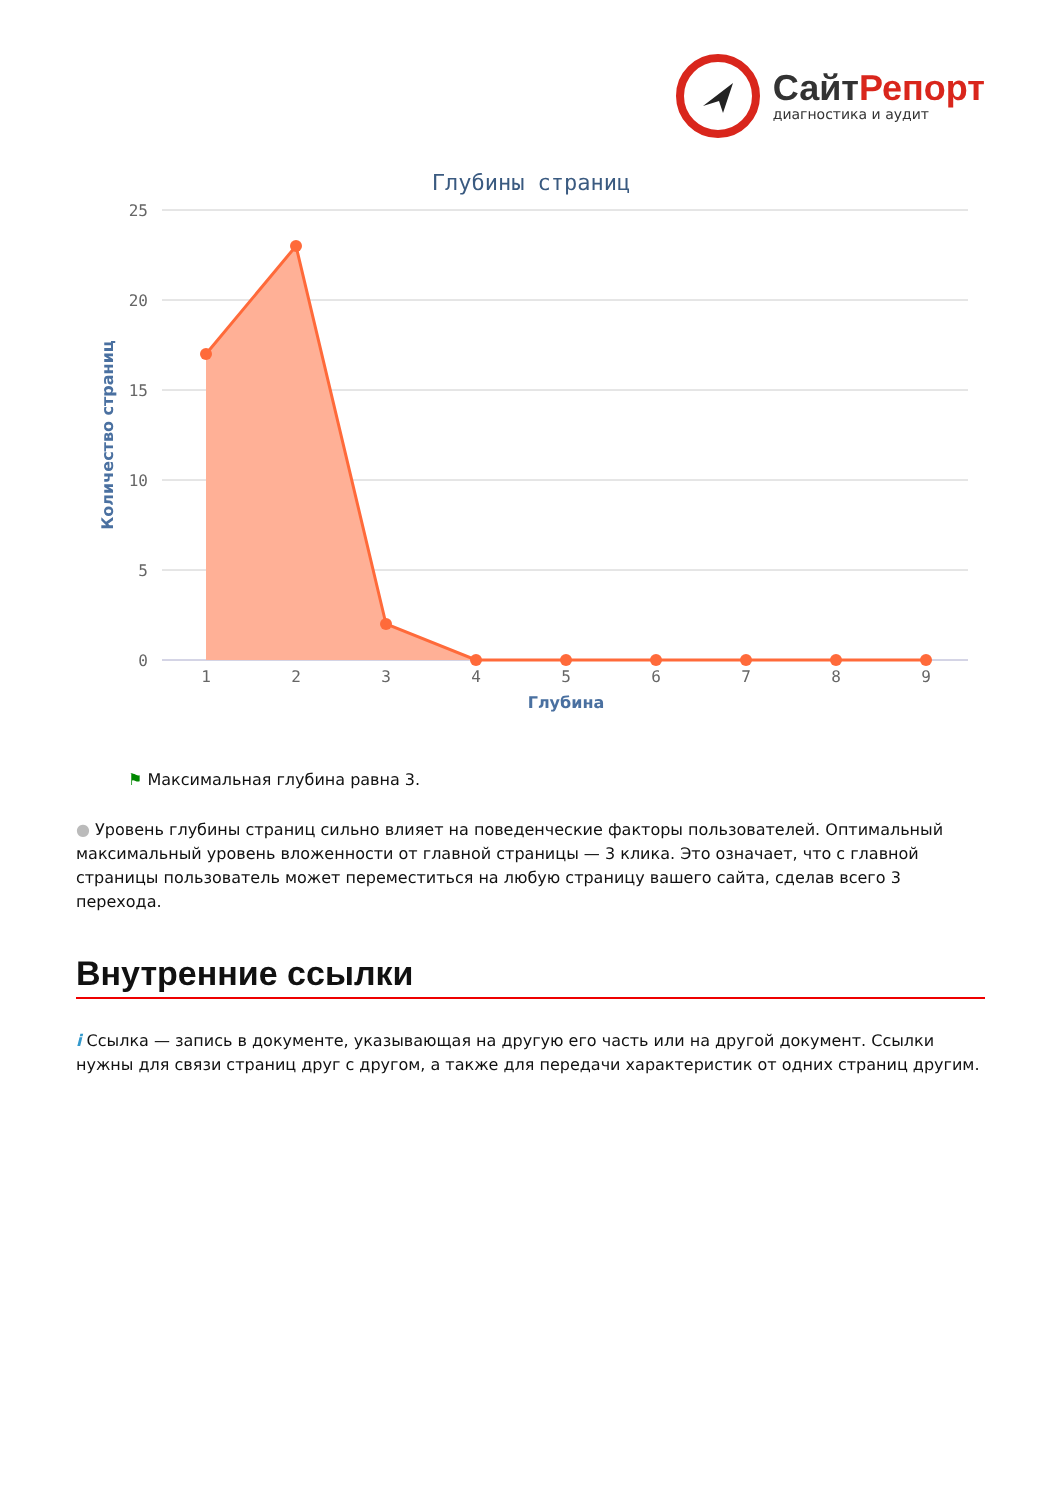Сайт Репорт
диагностика и аудит
Глубины страниц
25
20
15
10
5
0
Количество страниц
1
2
3
4
5
6
7
8
9
Глубина
⚑ Максимальная глубина равна 3.
● Уровень глубины страниц сильно влияет на поведенческие факторы пользователей. Оптимальный максимальный уровень вложенности от главной страницы — 3 клика. Это означает, что с главной страницы пользователь может переместиться на любую страницу вашего сайта, сделав всего 3 перехода.
Внутренние ссылки
i Ссылка — запись в документе, указывающая на другую его часть или на другой документ. Ссылки нужны для связи страниц друг с другом, а также для передачи характеристик от одних страниц другим.